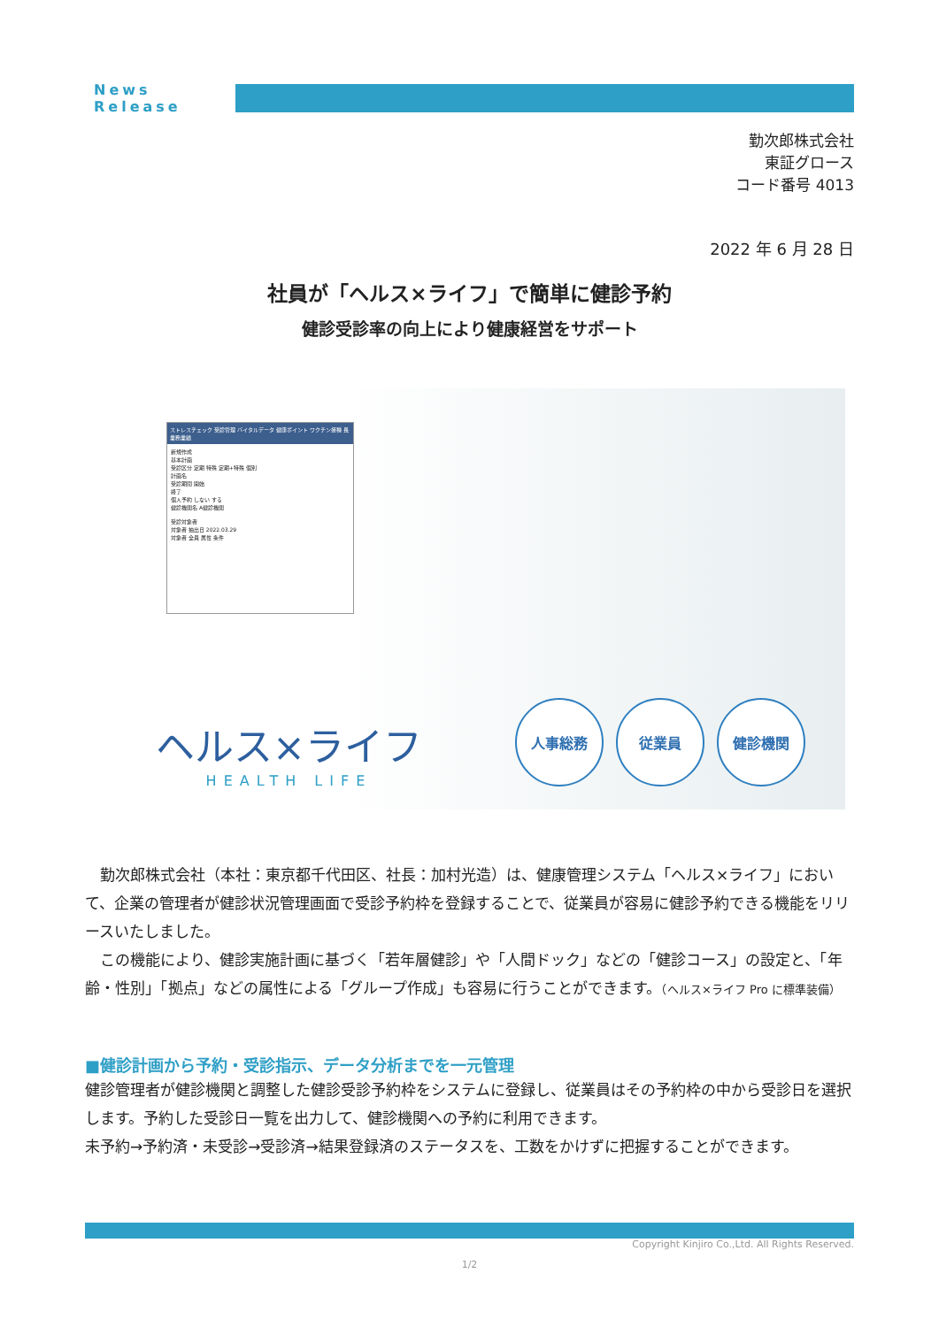News Release
勤次郎株式会社
東証グロース
コード番号 4013
2022 年 6 月 28 日
社員が「ヘルス×ライフ」で簡単に健診予約
健診受診率の向上により健康経営をサポート
ストレスチェック 受診管理 バイタルデータ 健康ポイント ワクチン接種 長業務業績
新規作成
基本計画
受診区分 定期 特殊 定期+特殊 個別
計画名
受診期間 開始
終了
個人予約 しない する
健診機関名 A健診機関
受診対象者
対象者 抽出日 2022.03.29
対象者 全員 属性 条件
ヘルス×ライフ
HEALTH LIFE
人事総務 従業員 健診機関
　勤次郎株式会社（本社：東京都千代田区、社長：加村光造）は、健康管理システム「ヘルス×ライフ」において、企業の管理者が健診状況管理画面で受診予約枠を登録することで、従業員が容易に健診予約できる機能をリリースいたしました。
　この機能により、健診実施計画に基づく「若年層健診」や「人間ドック」などの「健診コース」の設定と、「年齢・性別」「拠点」などの属性による「グループ作成」も容易に行うことができます。（ヘルス×ライフ Pro に標準装備）
■健診計画から予約・受診指示、データ分析までを一元管理
健診管理者が健診機関と調整した健診受診予約枠をシステムに登録し、従業員はその予約枠の中から受診日を選択します。予約した受診日一覧を出力して、健診機関への予約に利用できます。
未予約→予約済・未受診→受診済→結果登録済のステータスを、工数をかけずに把握することができます。
Copyright Kinjiro Co.,Ltd. All Rights Reserved.
1/2